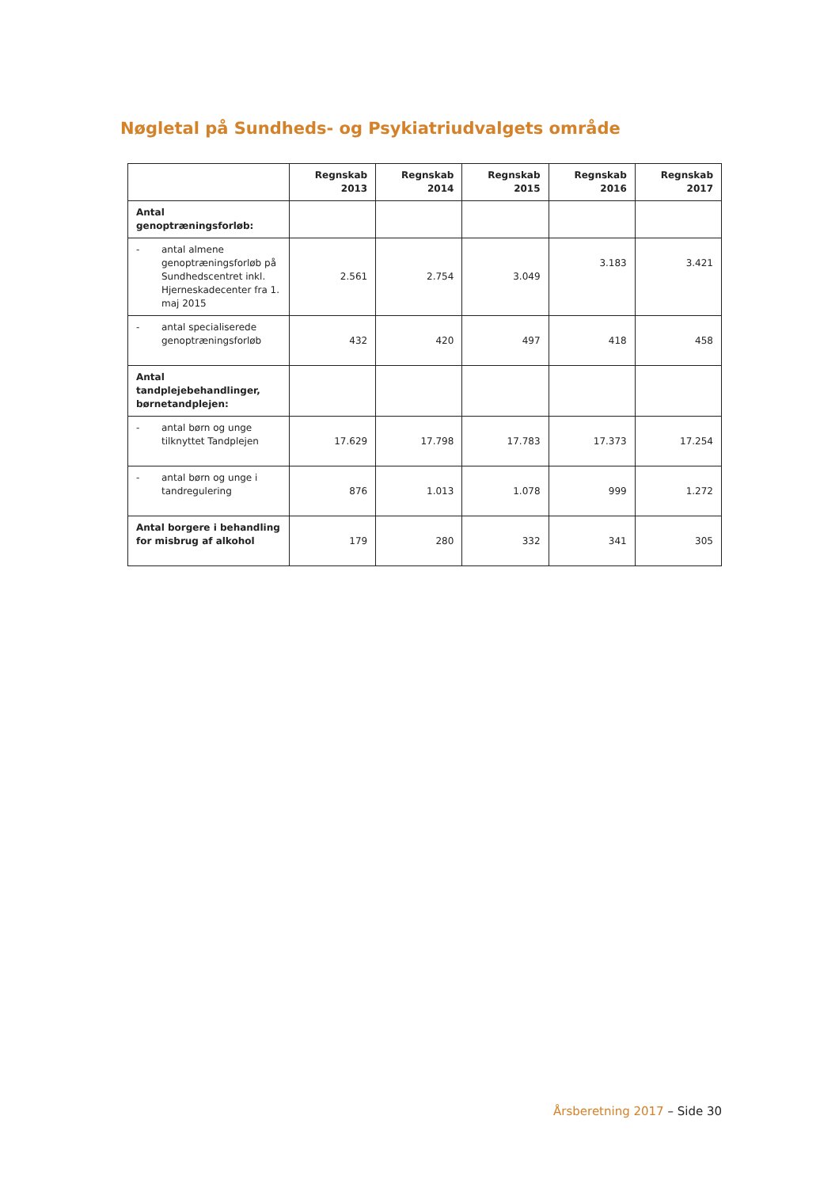Nøgletal på Sundheds- og Psykiatriudvalgets område
| | Regnskab 2013 | Regnskab 2014 | Regnskab 2015 | Regnskab 2016 | Regnskab 2017 |
| --- | --- | --- | --- | --- | --- |
| Antal genoptræningsforløb: | | | | | |
| - antal almene genoptræningsforløb på Sundhedscentret inkl. Hjerneskadecenter fra 1. maj 2015 | 2.561 | 2.754 | 3.049 | 3.183 | 3.421 |
| - antal specialiserede genoptræningsforløb | 432 | 420 | 497 | 418 | 458 |
| Antal tandplejebehandlinger, børnetandplejen: | | | | | |
| - antal børn og unge tilknyttet Tandplejen | 17.629 | 17.798 | 17.783 | 17.373 | 17.254 |
| - antal børn og unge i tandregulering | 876 | 1.013 | 1.078 | 999 | 1.272 |
| Antal borgere i behandling for misbrug af alkohol | 179 | 280 | 332 | 341 | 305 |
Årsberetning 2017 – Side 30